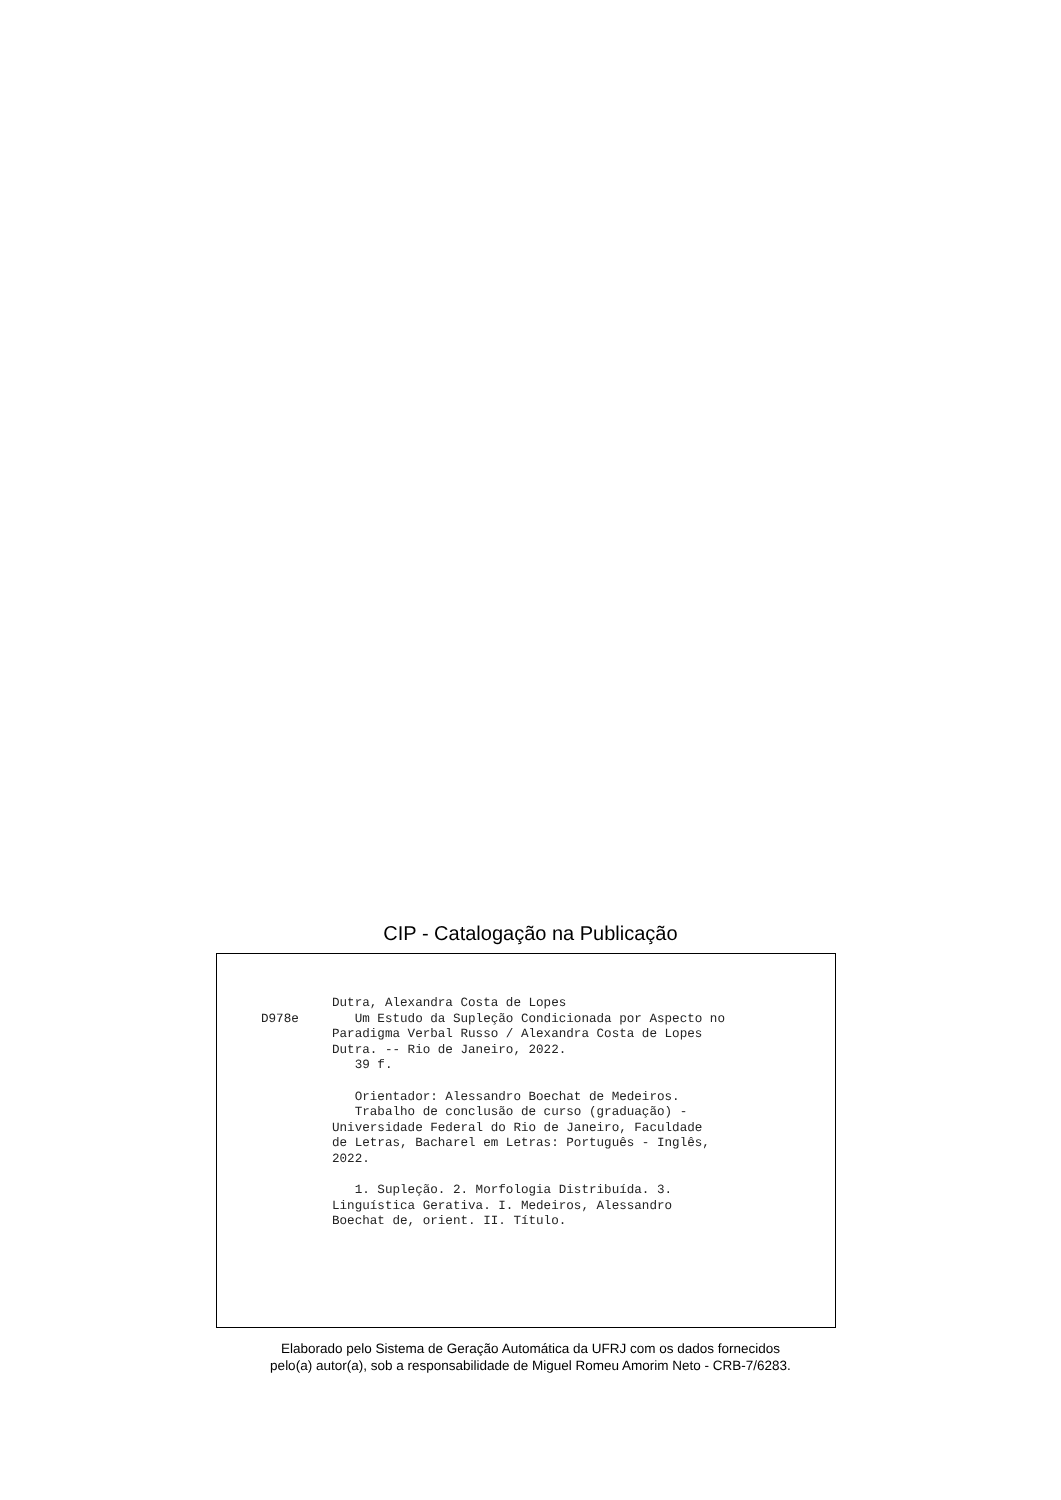CIP - Catalogação na Publicação
D978e
Dutra, Alexandra Costa de Lopes Um Estudo da Supleção Condicionada por Aspecto no Paradigma Verbal Russo / Alexandra Costa de Lopes Dutra. -- Rio de Janeiro, 2022. 39 f. Orientador: Alessandro Boechat de Medeiros. Trabalho de conclusão de curso (graduação) - Universidade Federal do Rio de Janeiro, Faculdade de Letras, Bacharel em Letras: Português - Inglês, 2022. 1. Supleção. 2. Morfologia Distribuída. 3. Linguística Gerativa. I. Medeiros, Alessandro Boechat de, orient. II. Título.
Elaborado pelo Sistema de Geração Automática da UFRJ com os dados fornecidos
pelo(a) autor(a), sob a responsabilidade de Miguel Romeu Amorim Neto - CRB-7/6283.